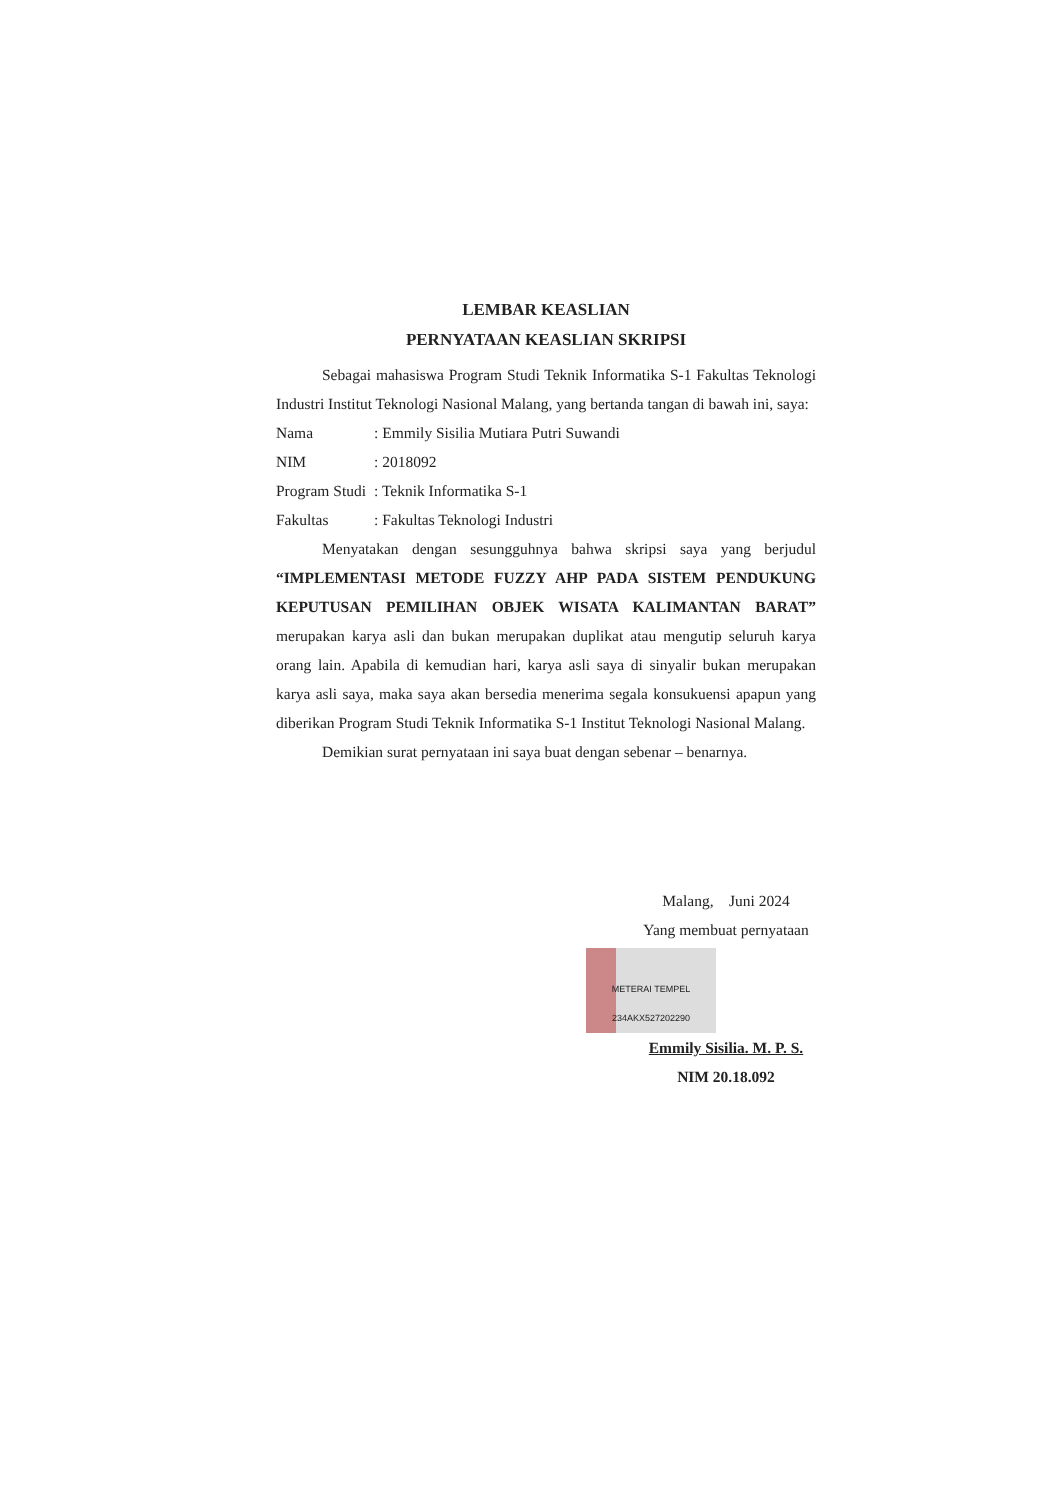LEMBAR KEASLIAN
PERNYATAAN KEASLIAN SKRIPSI
Sebagai mahasiswa Program Studi Teknik Informatika S-1 Fakultas Teknologi Industri Institut Teknologi Nasional Malang, yang bertanda tangan di bawah ini, saya:
Nama: Emmily Sisilia Mutiara Putri Suwandi
NIM: 2018092
Program Studi: Teknik Informatika S-1
Fakultas: Fakultas Teknologi Industri
Menyatakan dengan sesungguhnya bahwa skripsi saya yang berjudul “IMPLEMENTASI METODE FUZZY AHP PADA SISTEM PENDUKUNG KEPUTUSAN PEMILIHAN OBJEK WISATA KALIMANTAN BARAT” merupakan karya asli dan bukan merupakan duplikat atau mengutip seluruh karya orang lain. Apabila di kemudian hari, karya asli saya di sinyalir bukan merupakan karya asli saya, maka saya akan bersedia menerima segala konsukuensi apapun yang diberikan Program Studi Teknik Informatika S-1 Institut Teknologi Nasional Malang.
Demikian surat pernyataan ini saya buat dengan sebenar – benarnya.
Malang, Juni 2024
Yang membuat pernyataan
METERAI TEMPEL 234AKX527202290
Emmily Sisilia. M. P. S.
NIM 20.18.092